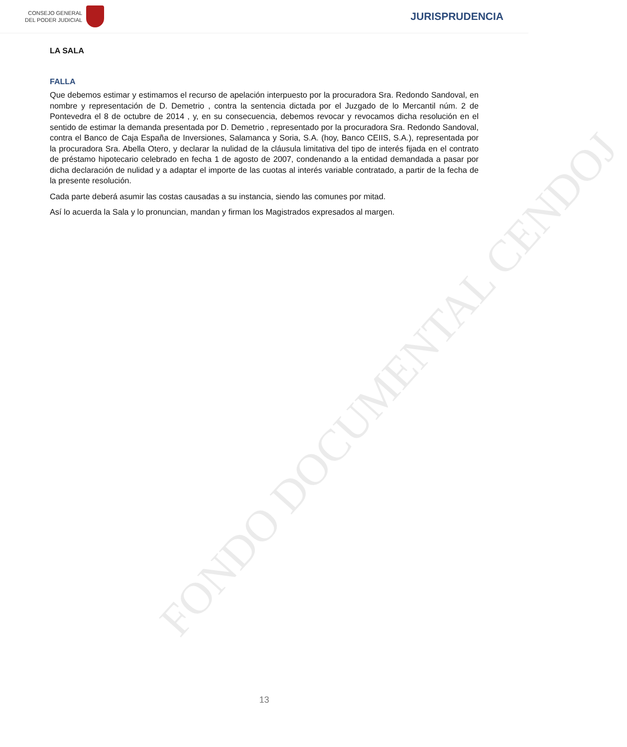CONSEJO GENERAL
DEL PODER JUDICIAL
JURISPRUDENCIA
LA SALA
FALLA
Que debemos estimar y estimamos el recurso de apelación interpuesto por la procuradora Sra. Redondo Sandoval, en nombre y representación de D. Demetrio , contra la sentencia dictada por el Juzgado de lo Mercantil núm. 2 de Pontevedra el 8 de octubre de 2014 , y, en su consecuencia, debemos revocar y revocamos dicha resolución en el sentido de estimar la demanda presentada por D. Demetrio , representado por la procuradora Sra. Redondo Sandoval, contra el Banco de Caja España de Inversiones, Salamanca y Soria, S.A. (hoy, Banco CEIIS, S.A.), representada por la procuradora Sra. Abella Otero, y declarar la nulidad de la cláusula limitativa del tipo de interés fijada en el contrato de préstamo hipotecario celebrado en fecha 1 de agosto de 2007, condenando a la entidad demandada a pasar por dicha declaración de nulidad y a adaptar el importe de las cuotas al interés variable contratado, a partir de la fecha de la presente resolución.
Cada parte deberá asumir las costas causadas a su instancia, siendo las comunes por mitad.
Así lo acuerda la Sala y lo pronuncian, mandan y firman los Magistrados expresados al margen.
FONDO DOCUMENTAL CENDOJ
13